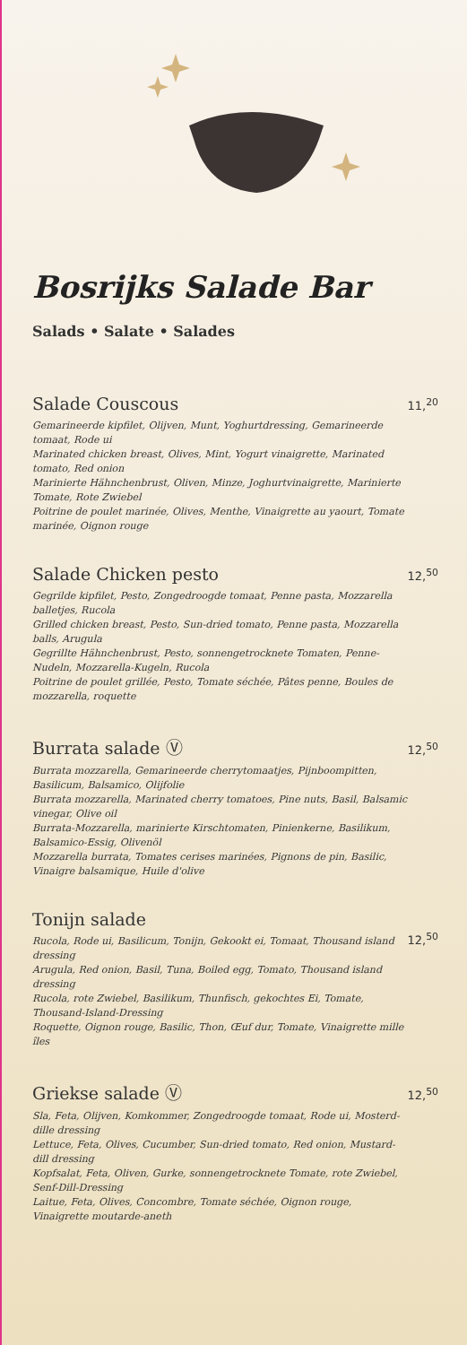Bosrijks Salade Bar
Salads • Salate • Salades
Salade Couscous 11,<sup>20</sup>
Gemarineerde kipfilet, Olijven, Munt, Yoghurtdressing, Gemarineerde tomaat, Rode ui
Marinated chicken breast, Olives, Mint, Yogurt vinaigrette, Marinated tomato, Red onion
Marinierte Hähnchenbrust, Oliven, Minze, Joghurtvinaigrette, Marinierte Tomate, Rote Zwiebel
Poitrine de poulet marinée, Olives, Menthe, Vinaigrette au yaourt, Tomate marinée, Oignon rouge
Salade Chicken pesto 12,<sup>50</sup>
Gegrilde kipfilet, Pesto, Zongedroogde tomaat, Penne pasta, Mozzarella balletjes, Rucola
Grilled chicken breast, Pesto, Sun-dried tomato, Penne pasta, Mozzarella balls, Arugula
Gegrillte Hähnchenbrust, Pesto, sonnengetrocknete Tomaten, Penne-Nudeln, Mozzarella-Kugeln, Rucola
Poitrine de poulet grillée, Pesto, Tomate séchée, Pâtes penne, Boules de mozzarella, roquette
Burrata salade Ⓥ 12,<sup>50</sup>
Burrata mozzarella, Gemarineerde cherrytomaatjes, Pijnboompitten, Basilicum, Balsamico, Olijfolie
Burrata mozzarella, Marinated cherry tomatoes, Pine nuts, Basil, Balsamic vinegar, Olive oil
Burrata-Mozzarella, marinierte Kirschtomaten, Pinienkerne, Basilikum, Balsamico-Essig, Olivenöl
Mozzarella burrata, Tomates cerises marinées, Pignons de pin, Basilic, Vinaigre balsamique, Huile d'olive
Tonijn salade
Rucola, Rode ui, Basilicum, Tonijn, Gekookt ei, Tomaat, Thousand island dressing
Arugula, Red onion, Basil, Tuna, Boiled egg, Tomato, Thousand island dressing
Rucola, rote Zwiebel, Basilikum, Thunfisch, gekochtes Ei, Tomate, Thousand-Island-Dressing
Roquette, Oignon rouge, Basilic, Thon, Œuf dur, Tomate, Vinaigrette mille îles
12,<sup>50</sup>
Griekse salade Ⓥ 12,<sup>50</sup>
Sla, Feta, Olijven, Komkommer, Zongedroogde tomaat, Rode ui, Mosterd-dille dressing
Lettuce, Feta, Olives, Cucumber, Sun-dried tomato, Red onion, Mustard-dill dressing
Kopfsalat, Feta, Oliven, Gurke, sonnengetrocknete Tomate, rote Zwiebel, Senf-Dill-Dressing
Laitue, Feta, Olives, Concombre, Tomate séchée, Oignon rouge, Vinaigrette moutarde-aneth